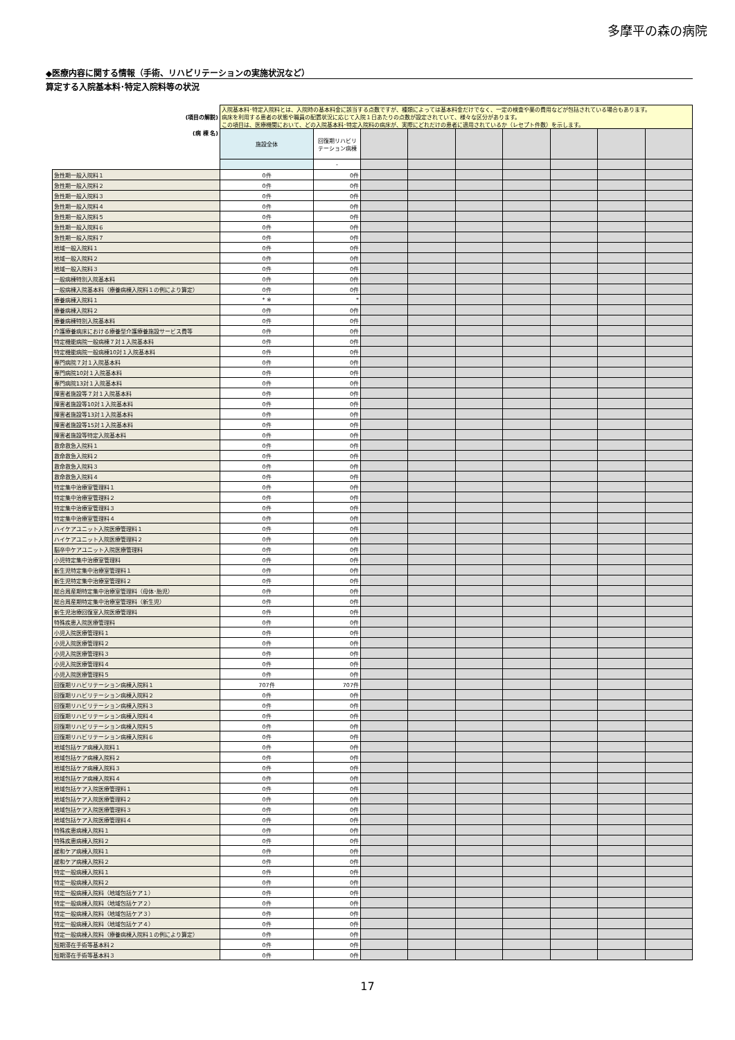多摩平の森の病院
◆医療内容に関する情報（手術、リハビリテーションの実施状況など）
算定する入院基本料･特定入院料等の状況
| (項目の解説) | 入院基本料･特定入院料とは、入院時の基本料金に該当する点数ですが、種類によっては基本料金だけでなく、一定の検査や薬の費用などが包括されている場合もあります。 病床を利用する患者の状態や職員の配置状況に応じて入院１日あたりの点数が設定されていて、様々な区分があります。 この項目は、医療機関において、どの入院基本料･特定入院料の病床が、実際にどれだけの患者に適用されているか（レセプト件数）を示します。 | | | | | | | | |
| (病 棟 名) | 施設全体 | 回復期リハビリテーション病棟 | | | | | | | |
| | | - | | | | | | | |
| 急性期一般入院料１ | 0件 | 0件 | | | | | | | |
| 急性期一般入院料２ | 0件 | 0件 | | | | | | | |
| 急性期一般入院料３ | 0件 | 0件 | | | | | | | |
| 急性期一般入院料４ | 0件 | 0件 | | | | | | | |
| 急性期一般入院料５ | 0件 | 0件 | | | | | | | |
| 急性期一般入院料６ | 0件 | 0件 | | | | | | | |
| 急性期一般入院料７ | 0件 | 0件 | | | | | | | |
| 地域一般入院料１ | 0件 | 0件 | | | | | | | |
| 地域一般入院料２ | 0件 | 0件 | | | | | | | |
| 地域一般入院料３ | 0件 | 0件 | | | | | | | |
| 一般病棟特別入院基本料 | 0件 | 0件 | | | | | | | |
| 一般病棟入院基本料（療養病棟入院料１の例により算定） | 0件 | 0件 | | | | | | | |
| 療養病棟入院料１ | * ※ | * | | | | | | | |
| 療養病棟入院料２ | 0件 | 0件 | | | | | | | |
| 療養病棟特別入院基本料 | 0件 | 0件 | | | | | | | |
| 介護療養病床における療養型介護療養施設サービス費等 | 0件 | 0件 | | | | | | | |
| 特定機能病院一般病棟７対１入院基本料 | 0件 | 0件 | | | | | | | |
| 特定機能病院一般病棟10対１入院基本料 | 0件 | 0件 | | | | | | | |
| 専門病院７対１入院基本料 | 0件 | 0件 | | | | | | | |
| 専門病院10対１入院基本料 | 0件 | 0件 | | | | | | | |
| 専門病院13対１入院基本料 | 0件 | 0件 | | | | | | | |
| 障害者施設等７対１入院基本料 | 0件 | 0件 | | | | | | | |
| 障害者施設等10対１入院基本料 | 0件 | 0件 | | | | | | | |
| 障害者施設等13対１入院基本料 | 0件 | 0件 | | | | | | | |
| 障害者施設等15対１入院基本料 | 0件 | 0件 | | | | | | | |
| 障害者施設等特定入院基本料 | 0件 | 0件 | | | | | | | |
| 救命救急入院料１ | 0件 | 0件 | | | | | | | |
| 救命救急入院料２ | 0件 | 0件 | | | | | | | |
| 救命救急入院料３ | 0件 | 0件 | | | | | | | |
| 救命救急入院料４ | 0件 | 0件 | | | | | | | |
| 特定集中治療室管理料１ | 0件 | 0件 | | | | | | | |
| 特定集中治療室管理料２ | 0件 | 0件 | | | | | | | |
| 特定集中治療室管理料３ | 0件 | 0件 | | | | | | | |
| 特定集中治療室管理料４ | 0件 | 0件 | | | | | | | |
| ハイケアユニット入院医療管理料１ | 0件 | 0件 | | | | | | | |
| ハイケアユニット入院医療管理料２ | 0件 | 0件 | | | | | | | |
| 脳卒中ケアユニット入院医療管理料 | 0件 | 0件 | | | | | | | |
| 小児特定集中治療室管理料 | 0件 | 0件 | | | | | | | |
| 新生児特定集中治療室管理料１ | 0件 | 0件 | | | | | | | |
| 新生児特定集中治療室管理料２ | 0件 | 0件 | | | | | | | |
| 総合周産期特定集中治療室管理料（母体･胎児） | 0件 | 0件 | | | | | | | |
| 総合周産期特定集中治療室管理料（新生児） | 0件 | 0件 | | | | | | | |
| 新生児治療回復室入院医療管理料 | 0件 | 0件 | | | | | | | |
| 特殊疾患入院医療管理料 | 0件 | 0件 | | | | | | | |
| 小児入院医療管理料１ | 0件 | 0件 | | | | | | | |
| 小児入院医療管理料２ | 0件 | 0件 | | | | | | | |
| 小児入院医療管理料３ | 0件 | 0件 | | | | | | | |
| 小児入院医療管理料４ | 0件 | 0件 | | | | | | | |
| 小児入院医療管理料５ | 0件 | 0件 | | | | | | | |
| 回復期リハビリテーション病棟入院料１ | 707件 | 707件 | | | | | | | |
| 回復期リハビリテーション病棟入院料２ | 0件 | 0件 | | | | | | | |
| 回復期リハビリテーション病棟入院料３ | 0件 | 0件 | | | | | | | |
| 回復期リハビリテーション病棟入院料４ | 0件 | 0件 | | | | | | | |
| 回復期リハビリテーション病棟入院料５ | 0件 | 0件 | | | | | | | |
| 回復期リハビリテーション病棟入院料６ | 0件 | 0件 | | | | | | | |
| 地域包括ケア病棟入院料１ | 0件 | 0件 | | | | | | | |
| 地域包括ケア病棟入院料２ | 0件 | 0件 | | | | | | | |
| 地域包括ケア病棟入院料３ | 0件 | 0件 | | | | | | | |
| 地域包括ケア病棟入院料４ | 0件 | 0件 | | | | | | | |
| 地域包括ケア入院医療管理料１ | 0件 | 0件 | | | | | | | |
| 地域包括ケア入院医療管理料２ | 0件 | 0件 | | | | | | | |
| 地域包括ケア入院医療管理料３ | 0件 | 0件 | | | | | | | |
| 地域包括ケア入院医療管理料４ | 0件 | 0件 | | | | | | | |
| 特殊疾患病棟入院料１ | 0件 | 0件 | | | | | | | |
| 特殊疾患病棟入院料２ | 0件 | 0件 | | | | | | | |
| 緩和ケア病棟入院料１ | 0件 | 0件 | | | | | | | |
| 緩和ケア病棟入院料２ | 0件 | 0件 | | | | | | | |
| 特定一般病棟入院料１ | 0件 | 0件 | | | | | | | |
| 特定一般病棟入院料２ | 0件 | 0件 | | | | | | | |
| 特定一般病棟入院料（地域包括ケア１） | 0件 | 0件 | | | | | | | |
| 特定一般病棟入院料（地域包括ケア２） | 0件 | 0件 | | | | | | | |
| 特定一般病棟入院料（地域包括ケア３） | 0件 | 0件 | | | | | | | |
| 特定一般病棟入院料（地域包括ケア４） | 0件 | 0件 | | | | | | | |
| 特定一般病棟入院料（療養病棟入院料１の例により算定） | 0件 | 0件 | | | | | | | |
| 短期滞在手術等基本料２ | 0件 | 0件 | | | | | | | |
| 短期滞在手術等基本料３ | 0件 | 0件 | | | | | | | |
17